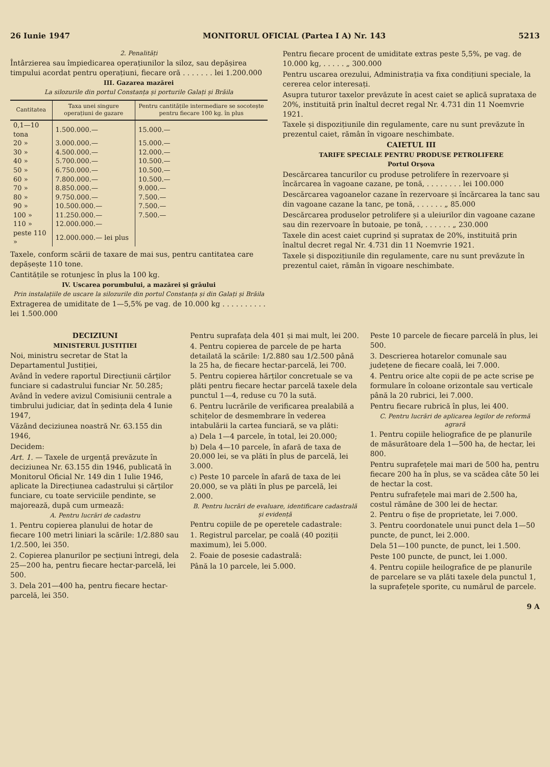26 Iunie 1947 MONITORUL OFICIAL (Partea I A) Nr. 143 5213
2. Penalități
Întârzierea sau împiedicarea operațiunilor la siloz, sau depășirea timpului acordat pentru operațiuni, fiecare oră . . . . . . . lei 1.200.000
III. Gazarea mazărei
La silozurile din portul Constanța și porturile Galați și Brăila
| Cantitatea | Taxa unei singure operațiuni de gazare | Pentru cantitățile intermediare se socotește pentru fiecare 100 kg. în plus |
| --- | --- | --- |
| 0,1—10 tona | 1.500.000.— | 15.000.— |
| 20 » | 3.000.000.— | 15.000.— |
| 30 » | 4.500.000.— | 12.000.— |
| 40 » | 5.700.000.— | 10.500.— |
| 50 » | 6.750.000.— | 10.500.— |
| 60 » | 7.800.000.— | 10.500.— |
| 70 » | 8.850.000.— | 9.000.— |
| 80 » | 9.750.000.— | 7.500.— |
| 90 » | 10.500.000.— | 7.500.— |
| 100 » | 11.250.000.— | 7.500.— |
| 110 » | 12.000.000.— | |
| peste 110 » | 12.000.000.— lei plus | |
Taxele, conform scării de taxare de mai sus, pentru cantitatea care depășește 110 tone.
Cantitățile se rotunjesc în plus la 100 kg.
IV. Uscarea porumbului, a mazărei și grâului
Prin instalațiile de uscare la silozurile din portul Constanța și din Galați și Brăila
Extragerea de umiditate de 1—5,5% pe vag. de 10.000 kg . . . . . . . . . . lei 1.500.000
Pentru fiecare procent de umiditate extras peste 5,5%, pe vag. de 10.000 kg, . . . . . „ 300.000
Pentru uscarea orezului, Administrația va fixa condițiuni speciale, la cererea celor interesați.
Asupra tuturor taxelor prevăzute în acest caiet se aplică suprataxa de 20%, instituită prin înaltul decret regal Nr. 4.731 din 11 Noemvrie 1921.
Taxele și dispozițiunile din regulamente, care nu sunt prevăzute în prezentul caiet, rămân în vigoare neschimbate.
CAIETUL III
TARIFE SPECIALE PENTRU PRODUSE PETROLIFERE
Portul Orșova
Descărcarea tancurilor cu produse petrolifere în rezervoare și încărcarea în vagoane cazane, pe tonă, . . . . . . . . lei 100.000
Descărcarea vagoanelor cazane în rezervoare și încărcarea la tanc sau din vagoane cazane la tanc, pe tonă, . . . . . . „ 85.000
Descărcarea produselor petrolifere și a uleiurilor din vagoane cazane sau din rezervoare în butoaie, pe tonă, . . . . . . „ 230.000
Taxele din acest caiet cuprind și supratax de 20%, instituită prin înaltul decret regal Nr. 4.731 din 11 Noemvrie 1921.
Taxele și dispozițiunile din regulamente, care nu sunt prevăzute în prezentul caiet, rămân în vigoare neschimbate.
DECIZIUNI
MINISTERUL JUSTIȚIEI
Noi, ministru secretar de Stat la Departamentul Justiției,
Având în vedere raportul Direcțiunii cărților funciare si cadastrului funciar Nr. 50.285;
Având în vedere avizul Comisiunii centrale a timbrului judiciar, dat în ședința dela 4 Iunie 1947,
Văzând deciziunea noastră Nr. 63.155 din 1946,
Decidem:
Art. 1. — Taxele de urgență prevăzute în deciziunea Nr. 63.155 din 1946, publicată în Monitorul Oficial Nr. 149 din 1 Iulie 1946, aplicate la Direcțiunea cadastrului și cărților funciare, cu toate serviciile pendinte, se majorează, după cum urmează:
A. Pentru lucrări de cadastru
1. Pentru copierea planului de hotar de fiecare 100 metri liniari la scările: 1/2.880 sau 1/2.500, lei 350.
2. Copierea planurilor pe secțiuni întregi, dela 25—200 ha, pentru fiecare hectar-parcelă, lei 500.
3. Dela 201—400 ha, pentru fiecare hectar-parcelă, lei 350.
Pentru suprafața dela 401 și mai mult, lei 200.
4. Pentru copierea de parcele de pe harta detailată la scările: 1/2.880 sau 1/2.500 până la 25 ha, de fiecare hectar-parcelă, lei 700.
5. Pentru copierea hărților concretuale se va plăti pentru fiecare hectar parcelă taxele dela punctul 1—4, reduse cu 70 la sută.
6. Pentru lucrările de verificarea prealabilă a schițelor de desmembrare în vederea intabulării la cartea funciară, se va plăti:
a) Dela 1—4 parcele, în total, lei 20.000;
b) Dela 4—10 parcele, în afară de taxa de 20.000 lei, se va plăti în plus de parcelă, lei 3.000.
c) Peste 10 parcele în afară de taxa de lei 20.000, se va plăti în plus pe parcelă, lei 2.000.
B. Pentru lucrări de evaluare, identificare cadastrală și evidență
Pentru copiile de pe operetele cadastrale:
1. Registrul parcelar, pe coală (40 poziții maximum), lei 5.000.
2. Foaie de posesie cadastrală:
Până la 10 parcele, lei 5.000.
Peste 10 parcele de fiecare parcelă în plus, lei 500.
3. Descrierea hotarelor comunale sau județene de fiecare coală, lei 7.000.
4. Pentru orice alte copii de pe acte scrise pe formulare în coloane orizontale sau verticale până la 20 rubrici, lei 7.000.
Pentru fiecare rubrică în plus, lei 400.
C. Pentru lucrări de aplicarea legilor de reformă agrară
1. Pentru copiile heliografice de pe planurile de măsurătoare dela 1—500 ha, de hectar, lei 800.
Pentru suprafețele mai mari de 500 ha, pentru fiecare 200 ha în plus, se va scădea câte 50 lei de hectar la cost.
Pentru sufrafețele mai mari de 2.500 ha, costul rămâne de 300 lei de hectar.
2. Pentru o fișe de proprietate, lei 7.000.
3. Pentru coordonatele unui punct dela 1—50 puncte, de punct, lei 2.000.
Dela 51—100 puncte, de punct, lei 1.500.
Peste 100 puncte, de punct, lei 1.000.
4. Pentru copiile heilografice de pe planurile de parcelare se va plăti taxele dela punctul 1, la suprafețele sporite, cu numărul de parcele.
9 A